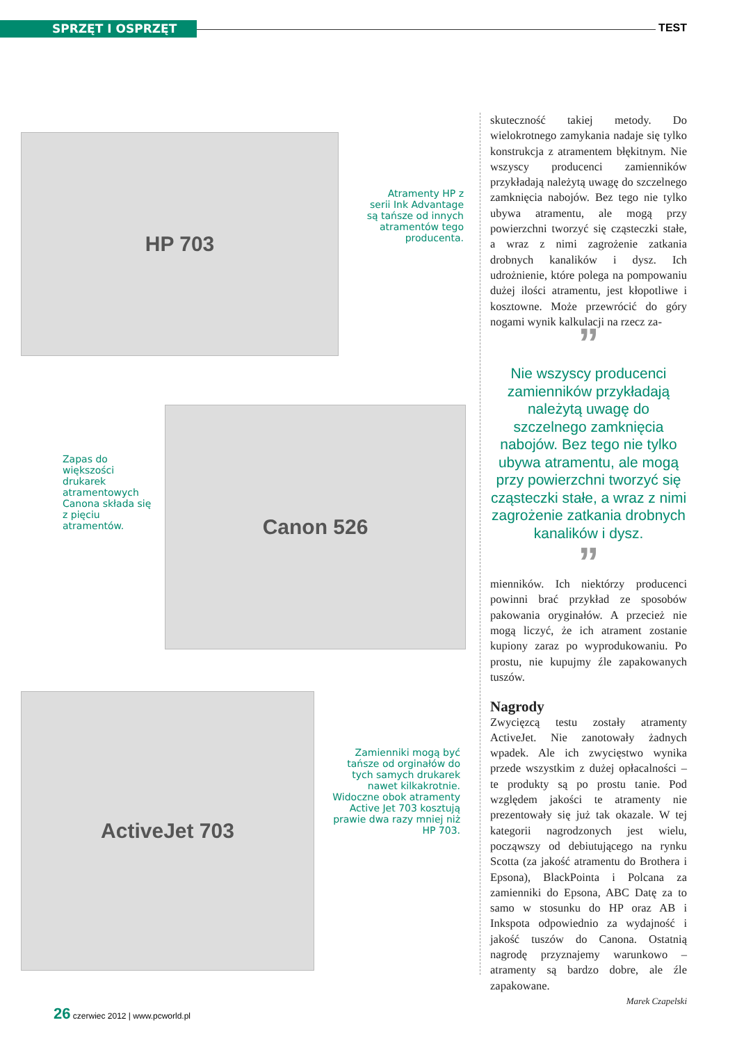SPRZĘT I OSPRZĘT TEST
HP 703
Atramenty HP z serii Ink Advantage są tańsze od innych atramentów tego producenta.
Zapas do większości drukarek atramentowych Canona składa się z pięciu atramentów.
Canon 526
ActiveJet 703
Zamienniki mogą być tańsze od orginałów do tych samych drukarek nawet kilkakrotnie. Widoczne obok atramenty Active Jet 703 kosztują prawie dwa razy mniej niż HP 703.
skuteczność takiej metody. Do wielokrotnego zamykania nadaje się tylko konstrukcja z atramentem błękitnym. Nie wszyscy producenci zamienników przykładają należytą uwagę do szczelnego zamknięcia nabojów. Bez tego nie tylko ubywa atramentu, ale mogą przy powierzchni tworzyć się cząsteczki stałe, a wraz z nimi zagrożenie zatkania drobnych kanalików i dysz. Ich udrożnienie, które polega na pompowaniu dużej ilości atramentu, jest kłopotliwe i kosztowne. Może przewrócić do góry nogami wynik kalkulacji na rzecz za-
”
Nie wszyscy producenci zamienników przykładają należytą uwagę do szczelnego zamknięcia nabojów. Bez tego nie tylko ubywa atramentu, ale mogą przy powierzchni tworzyć się cząsteczki stałe, a wraz z nimi zagrożenie zatkania drobnych kanalików i dysz.
”
mienników. Ich niektórzy producenci powinni brać przykład ze sposobów pakowania oryginałów. A przecież nie mogą liczyć, że ich atrament zostanie kupiony zaraz po wyprodukowaniu. Po prostu, nie kupujmy źle zapakowanych tuszów.
Nagrody
Zwycięzcą testu zostały atramenty ActiveJet. Nie zanotowały żadnych wpadek. Ale ich zwycięstwo wynika przede wszystkim z dużej opłacalności – te produkty są po prostu tanie. Pod względem jakości te atramenty nie prezentowały się już tak okazale. W tej kategorii nagrodzonych jest wielu, począwszy od debiutującego na rynku Scotta (za jakość atramentu do Brothera i Epsona), BlackPointa i Polcana za zamienniki do Epsona, ABC Datę za to samo w stosunku do HP oraz AB i Inkspota odpowiednio za wydajność i jakość tuszów do Canona. Ostatnią nagrodę przyznajemy warunkowo – atramenty są bardzo dobre, ale źle zapakowane.
Marek Czapelski
26 czerwiec 2012 | www.pcworld.pl